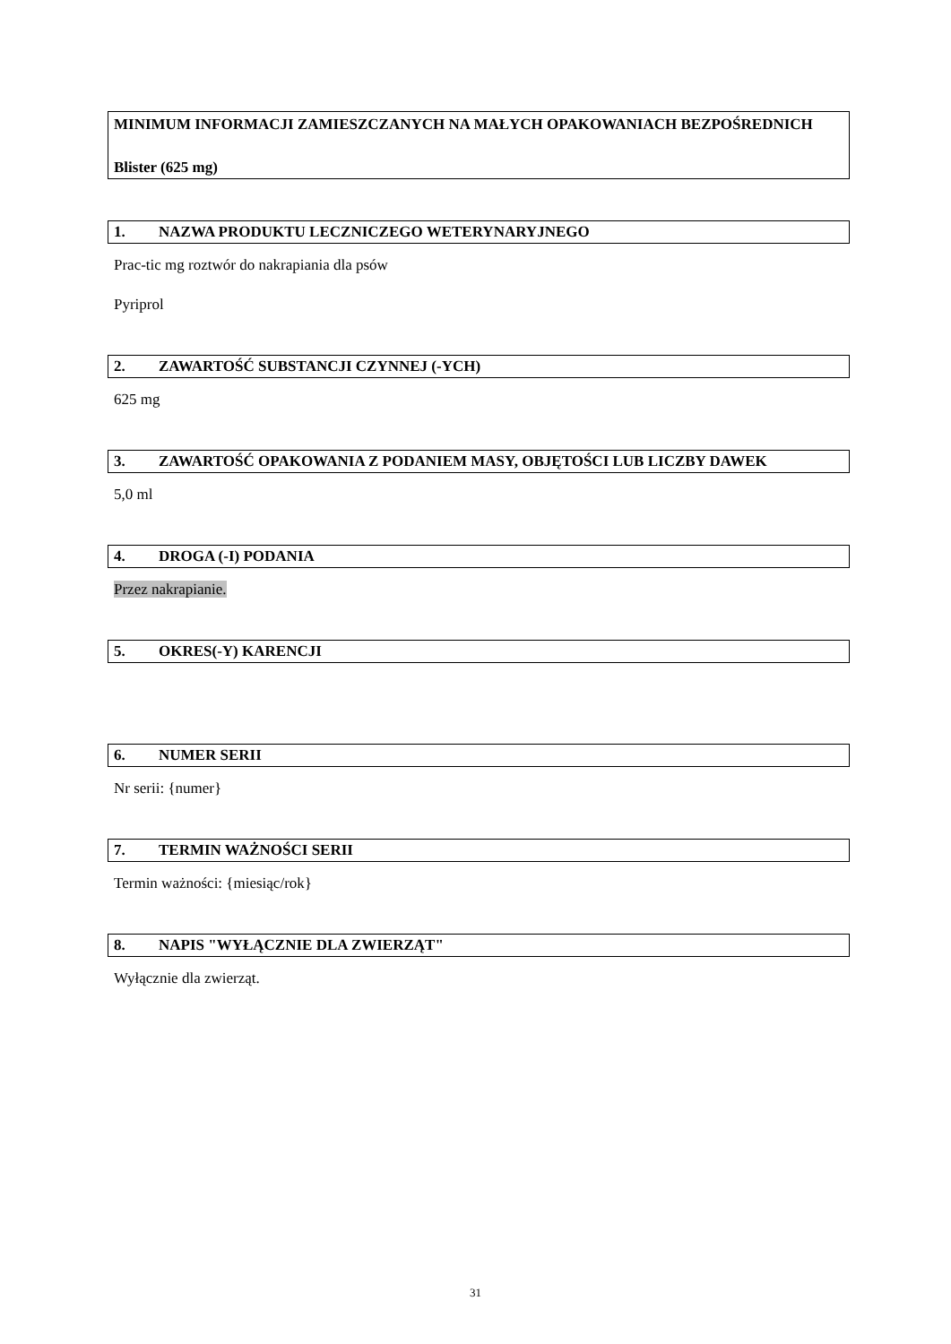MINIMUM INFORMACJI ZAMIESZCZANYCH NA MAŁYCH OPAKOWANIACH BEZPOŚREDNICH
Blister (625 mg)
1. NAZWA PRODUKTU LECZNICZEGO WETERYNARYJNEGO
Prac-tic mg roztwór do nakrapiania dla psów
Pyriprol
2. ZAWARTOŚĆ SUBSTANCJI CZYNNEJ (-YCH)
625 mg
3. ZAWARTOŚĆ OPAKOWANIA Z PODANIEM MASY, OBJĘTOŚCI LUB LICZBY DAWEK
5,0 ml
4. DROGA (-I) PODANIA
Przez nakrapianie.
5. OKRES(-Y) KARENCJI
6. NUMER SERII
Nr serii: {numer}
7. TERMIN WAŻNOŚCI SERII
Termin ważności: {miesiąc/rok}
8. NAPIS "WYŁĄCZNIE DLA ZWIERZĄT"
Wyłącznie dla zwierząt.
31